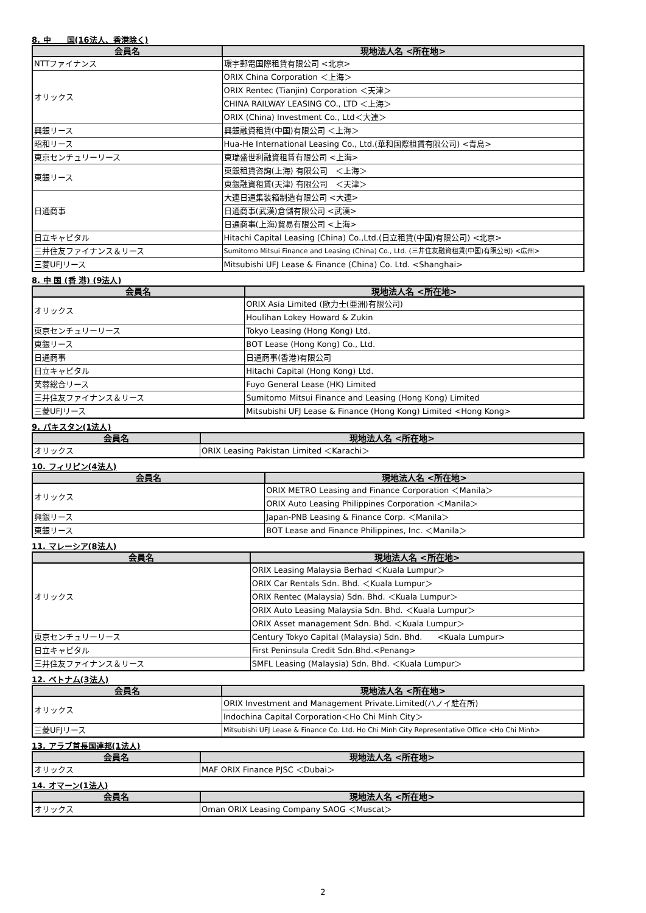8. 中　　国(16法人、香港除く)
| 会員名 | 現地法人名 <所在地> |
| --- | --- |
| NTTファイナンス | 環宇郵電国際租賃有限公司 <北京> |
| オリックス | ORIX China Corporation ＜上海＞ |
| | ORIX Rentec (Tianjin) Corporation ＜天津＞ |
| | CHINA RAILWAY LEASING CO., LTD ＜上海＞ |
| | ORIX (China) Investment Co., Ltd＜大連＞ |
| 興銀リース | 興銀融資租賃(中国)有限公司 ＜上海＞ |
| 昭和リース | Hua-He International Leasing Co., Ltd.(華和国際租賃有限公司) <青島> |
| 東京センチュリーリース | 東瑞盛世利融資租賃有限公司 <上海> |
| 東銀リース | 東銀租賃咨詢(上海) 有限公司 ＜上海＞ |
| | 東銀融資租賃(天津) 有限公司 ＜天津＞ |
| 日通商事 | 大連日通集装箱制造有限公司 <大連> |
| | 日通商事(武漢)倉儲有限公司 <武漢> |
| | 日通商事(上海)貿易有限公司 <上海> |
| 日立キャピタル | Hitachi Capital Leasing (China) Co.,Ltd.(日立租賃(中国)有限公司) <北京> |
| 三井住友ファイナンス＆リース | Sumitomo Mitsui Finance and Leasing (China) Co., Ltd. (三井住友融資租賃(中国)有限公司) <広州> |
| 三菱UFJリース | Mitsubishi UFJ Lease & Finance (China) Co. Ltd. <Shanghai> |
8. 中 国 (香 港) (9法人)
| 会員名 | 現地法人名 <所在地> |
| --- | --- |
| オリックス | ORIX Asia Limited (歐力士(亜洲)有限公司) |
| | Houlihan Lokey Howard & Zukin |
| 東京センチュリーリース | Tokyo Leasing (Hong Kong) Ltd. |
| 東銀リース | BOT Lease (Hong Kong) Co., Ltd. |
| 日通商事 | 日通商事(香港)有限公司 |
| 日立キャピタル | Hitachi Capital (Hong Kong) Ltd. |
| 芙蓉総合リース | Fuyo General Lease (HK) Limited |
| 三井住友ファイナンス＆リース | Sumitomo Mitsui Finance and Leasing (Hong Kong) Limited |
| 三菱UFJリース | Mitsubishi UFJ Lease & Finance (Hong Kong) Limited <Hong Kong> |
9. パキスタン(1法人)
| 会員名 | 現地法人名 <所在地> |
| --- | --- |
| オリックス | ORIX Leasing Pakistan Limited ＜Karachi＞ |
10. フィリピン(4法人)
| 会員名 | 現地法人名 <所在地> |
| --- | --- |
| オリックス | ORIX METRO Leasing and Finance Corporation ＜Manila＞ |
| | ORIX Auto Leasing Philippines Corporation ＜Manila＞ |
| 興銀リース | Japan-PNB Leasing & Finance Corp. ＜Manila＞ |
| 東銀リース | BOT Lease and Finance Philippines, Inc. ＜Manila＞ |
11. マレーシア(8法人)
| 会員名 | 現地法人名 <所在地> |
| --- | --- |
| オリックス | ORIX Leasing Malaysia Berhad ＜Kuala Lumpur＞ |
| | ORIX Car Rentals Sdn. Bhd. ＜Kuala Lumpur＞ |
| | ORIX Rentec (Malaysia) Sdn. Bhd. ＜Kuala Lumpur＞ |
| | ORIX Auto Leasing Malaysia Sdn. Bhd. ＜Kuala Lumpur＞ |
| | ORIX Asset management Sdn. Bhd. ＜Kuala Lumpur＞ |
| 東京センチュリーリース | Century Tokyo Capital (Malaysia) Sdn. Bhd. <Kuala Lumpur> |
| 日立キャピタル | First Peninsula Credit Sdn.Bhd.<Penang> |
| 三井住友ファイナンス＆リース | SMFL Leasing (Malaysia) Sdn. Bhd. ＜Kuala Lumpur＞ |
12. ベトナム(3法人)
| 会員名 | 現地法人名 <所在地> |
| --- | --- |
| オリックス | ORIX Investment and Management Private.Limited(ハノイ駐在所) |
| | Indochina Capital Corporation＜Ho Chi Minh City＞ |
| 三菱UFJリース | Mitsubishi UFJ Lease & Finance Co. Ltd. Ho Chi Minh City Representative Office <Ho Chi Minh> |
13. アラブ首長国連邦(1法人)
| 会員名 | 現地法人名 <所在地> |
| --- | --- |
| オリックス | MAF ORIX Finance PJSC ＜Dubai＞ |
14. オマーン(1法人)
| 会員名 | 現地法人名 <所在地> |
| --- | --- |
| オリックス | Oman ORIX Leasing Company SAOG ＜Muscat＞ |
2